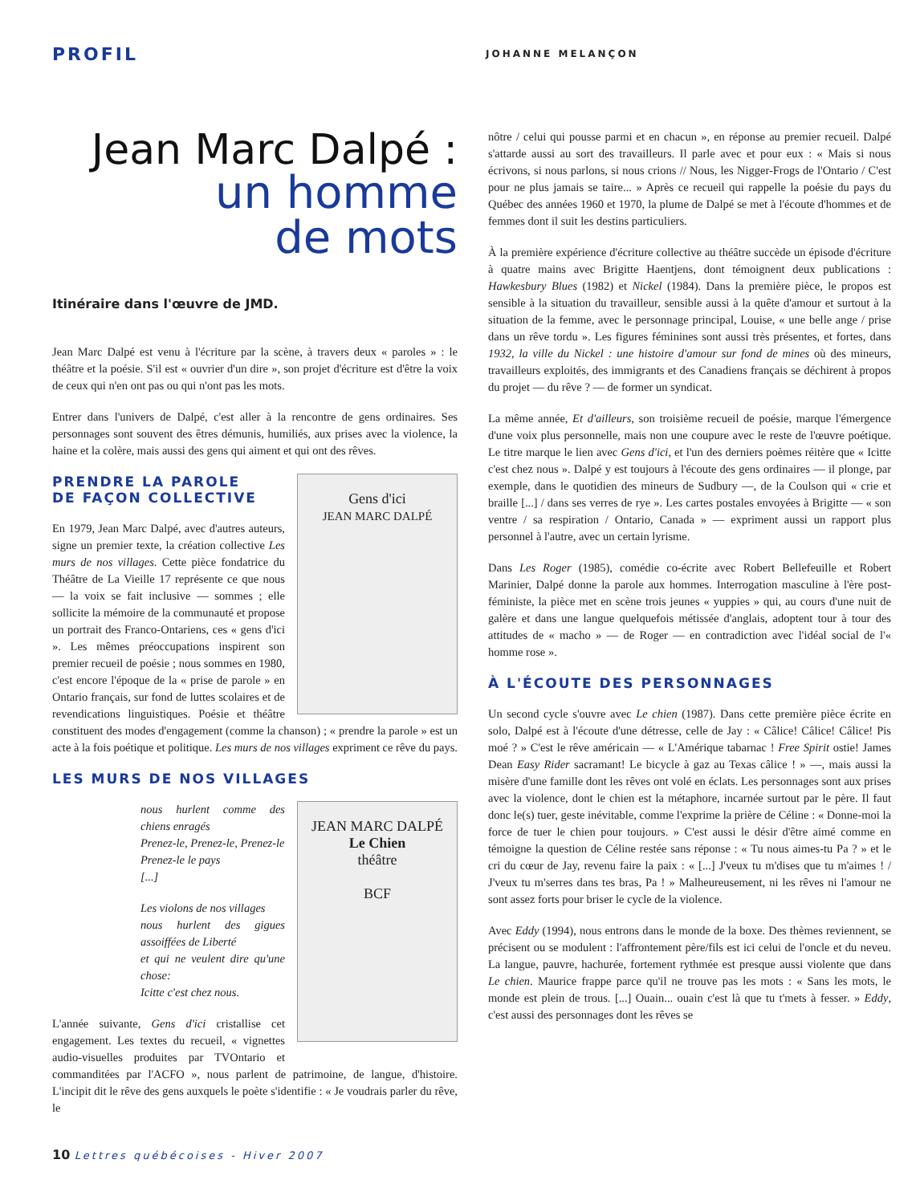PROFIL
JOHANNE MELANÇON
Jean Marc Dalpé :
un homme
de mots
Itinéraire dans l'œuvre de JMD.
Jean Marc Dalpé est venu à l'écriture par la scène, à travers deux « paroles » : le théâtre et la poésie. S'il est « ouvrier d'un dire », son projet d'écriture est d'être la voix de ceux qui n'en ont pas ou qui n'ont pas les mots.
Entrer dans l'univers de Dalpé, c'est aller à la rencontre de gens ordinaires. Ses personnages sont souvent des êtres démunis, humiliés, aux prises avec la violence, la haine et la colère, mais aussi des gens qui aiment et qui ont des rêves.
Gens d'ici
JEAN MARC DALPÉ
PRENDRE LA PAROLE
DE FAÇON COLLECTIVE
En 1979, Jean Marc Dalpé, avec d'autres auteurs, signe un premier texte, la création collective Les murs de nos villages. Cette pièce fondatrice du Théâtre de La Vieille 17 représente ce que nous — la voix se fait inclusive — sommes ; elle sollicite la mémoire de la communauté et propose un portrait des Franco-Ontariens, ces « gens d'ici ». Les mêmes préoccupations inspirent son premier recueil de poésie ; nous sommes en 1980, c'est encore l'époque de la « prise de parole » en Ontario français, sur fond de luttes scolaires et de revendications linguistiques. Poésie et théâtre constituent des modes d'engagement (comme la chanson) ; « prendre la parole » est un acte à la fois poétique et politique. Les murs de nos villages expriment ce rêve du pays.
LES MURS DE NOS VILLAGES
JEAN MARC DALPÉ
Le Chien
théâtre
BCF
nous hurlent comme des chiens enragés
Prenez-le, Prenez-le, Prenez-le
Prenez-le le pays
[...]
Les violons de nos villages
nous hurlent des gigues assoiffées de Liberté
et qui ne veulent dire qu'une chose:
Icitte c'est chez nous.
L'année suivante, Gens d'ici cristallise cet engagement. Les textes du recueil, « vignettes audio-visuelles produites par TVOntario et commanditées par l'ACFO », nous parlent de patrimoine, de langue, d'histoire. L'incipit dit le rêve des gens auxquels le poète s'identifie : « Je voudrais parler du rêve, le
nôtre / celui qui pousse parmi et en chacun », en réponse au premier recueil. Dalpé s'attarde aussi au sort des travailleurs. Il parle avec et pour eux : « Mais si nous écrivons, si nous parlons, si nous crions // Nous, les Nigger-Frogs de l'Ontario / C'est pour ne plus jamais se taire... » Après ce recueil qui rappelle la poésie du pays du Québec des années 1960 et 1970, la plume de Dalpé se met à l'écoute d'hommes et de femmes dont il suit les destins particuliers.
À la première expérience d'écriture collective au théâtre succède un épisode d'écriture à quatre mains avec Brigitte Haentjens, dont témoignent deux publications : Hawkesbury Blues (1982) et Nickel (1984). Dans la première pièce, le propos est sensible à la situation du travailleur, sensible aussi à la quête d'amour et surtout à la situation de la femme, avec le personnage principal, Louise, « une belle ange / prise dans un rêve tordu ». Les figures féminines sont aussi très présentes, et fortes, dans 1932, la ville du Nickel : une histoire d'amour sur fond de mines où des mineurs, travailleurs exploités, des immigrants et des Canadiens français se déchirent à propos du projet — du rêve ? — de former un syndicat.
La même année, Et d'ailleurs, son troisième recueil de poésie, marque l'émergence d'une voix plus personnelle, mais non une coupure avec le reste de l'œuvre poétique. Le titre marque le lien avec Gens d'ici, et l'un des derniers poèmes réitère que « Icitte c'est chez nous ». Dalpé y est toujours à l'écoute des gens ordinaires — il plonge, par exemple, dans le quotidien des mineurs de Sudbury —, de la Coulson qui « crie et braille [...] / dans ses verres de rye ». Les cartes postales envoyées à Brigitte — « son ventre / sa respiration / Ontario, Canada » — expriment aussi un rapport plus personnel à l'autre, avec un certain lyrisme.
Dans Les Roger (1985), comédie co-écrite avec Robert Bellefeuille et Robert Marinier, Dalpé donne la parole aux hommes. Interrogation masculine à l'ère post-féministe, la pièce met en scène trois jeunes « yuppies » qui, au cours d'une nuit de galère et dans une langue quelquefois métissée d'anglais, adoptent tour à tour des attitudes de « macho » — de Roger — en contradiction avec l'idéal social de l'« homme rose ».
À L'ÉCOUTE DES PERSONNAGES
Un second cycle s'ouvre avec Le chien (1987). Dans cette première pièce écrite en solo, Dalpé est à l'écoute d'une détresse, celle de Jay : « Câlice! Câlice! Câlice! Pis moé ? » C'est le rêve américain — « L'Amérique tabarnac ! Free Spirit ostie! James Dean Easy Rider sacramant! Le bicycle à gaz au Texas câlice ! » —, mais aussi la misère d'une famille dont les rêves ont volé en éclats. Les personnages sont aux prises avec la violence, dont le chien est la métaphore, incarnée surtout par le père. Il faut donc le(s) tuer, geste inévitable, comme l'exprime la prière de Céline : « Donne-moi la force de tuer le chien pour toujours. » C'est aussi le désir d'être aimé comme en témoigne la question de Céline restée sans réponse : « Tu nous aimes-tu Pa ? » et le cri du cœur de Jay, revenu faire la paix : « [...] J'veux tu m'dises que tu m'aimes ! / J'veux tu m'serres dans tes bras, Pa ! » Malheureusement, ni les rêves ni l'amour ne sont assez forts pour briser le cycle de la violence.
Avec Eddy (1994), nous entrons dans le monde de la boxe. Des thèmes reviennent, se précisent ou se modulent : l'affrontement père/fils est ici celui de l'oncle et du neveu. La langue, pauvre, hachurée, fortement rythmée est presque aussi violente que dans Le chien. Maurice frappe parce qu'il ne trouve pas les mots : « Sans les mots, le monde est plein de trous. [...] Ouain... ouain c'est là que tu t'mets à fesser. » Eddy, c'est aussi des personnages dont les rêves se
10 Lettres québécoises - Hiver 2007